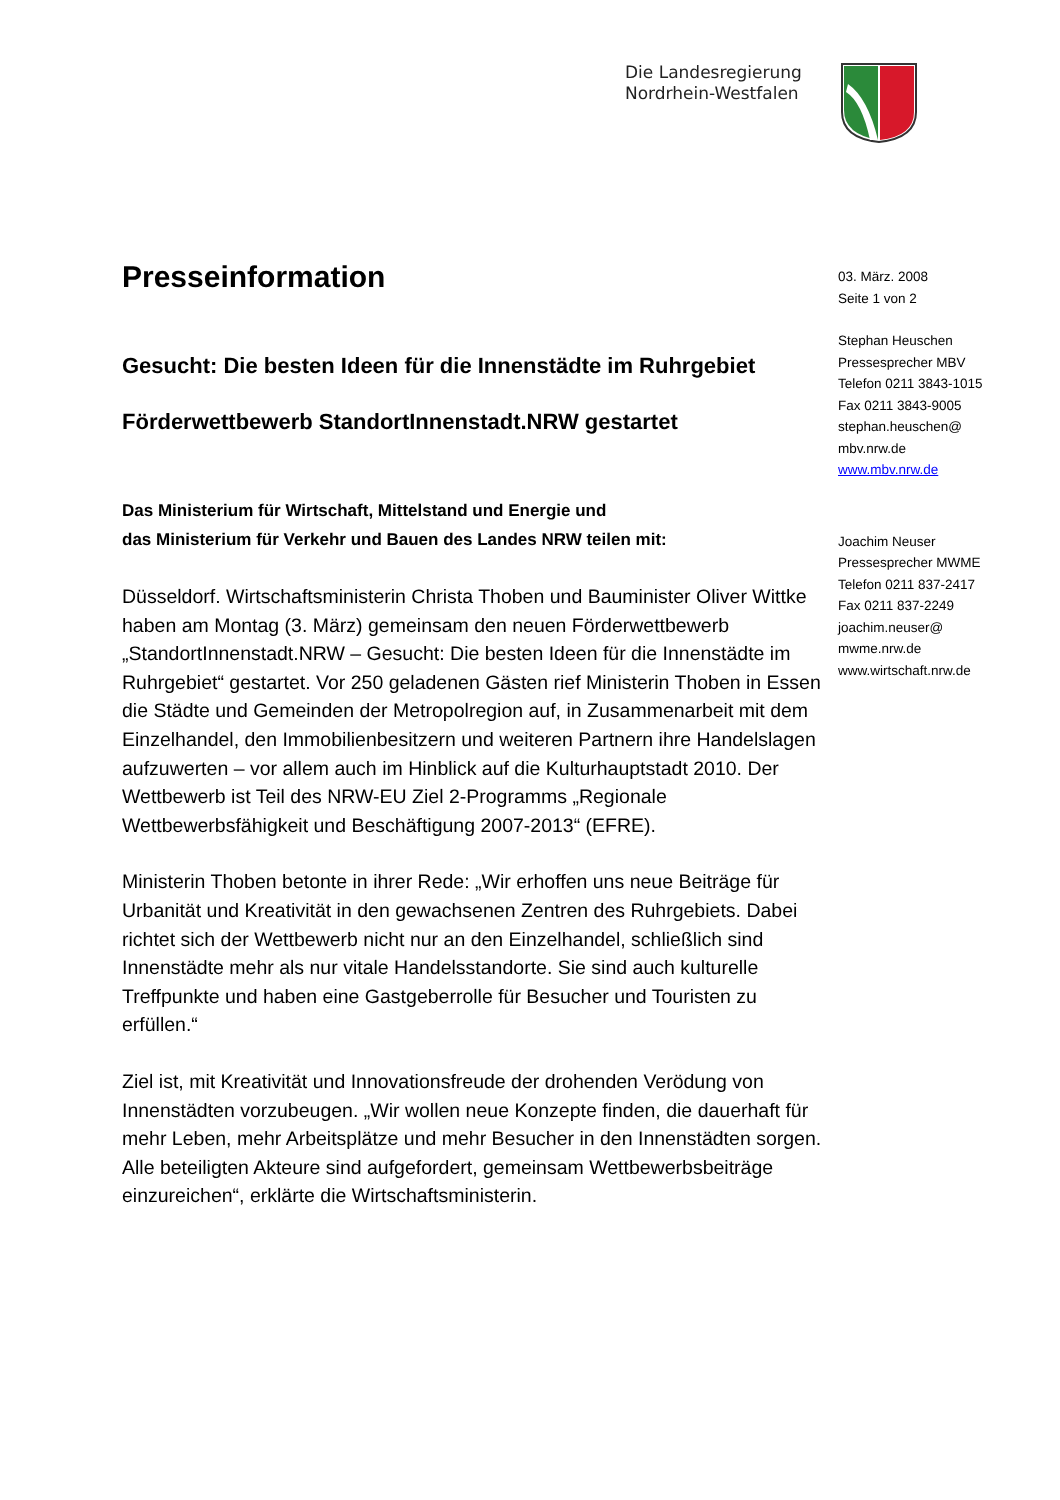Die Landesregierung
Nordrhein-Westfalen
Presseinformation
Gesucht: Die besten Ideen für die Innenstädte im Ruhrgebiet
Förderwettbewerb StandortInnenstadt.NRW gestartet
Das Ministerium für Wirtschaft, Mittelstand und Energie und
das Ministerium für Verkehr und Bauen des Landes NRW teilen mit:
Düsseldorf. Wirtschaftsministerin Christa Thoben und Bauminister Oliver Wittke haben am Montag (3. März) gemeinsam den neuen Förderwettbewerb „StandortInnenstadt.NRW – Gesucht: Die besten Ideen für die Innenstädte im Ruhrgebiet“ gestartet. Vor 250 geladenen Gästen rief Ministerin Thoben in Essen die Städte und Gemeinden der Metropolregion auf, in Zusammenarbeit mit dem Einzelhandel, den Immobilienbesitzern und weiteren Partnern ihre Handelslagen aufzuwerten – vor allem auch im Hinblick auf die Kulturhauptstadt 2010. Der Wettbewerb ist Teil des NRW-EU Ziel 2-Programms „Regionale Wettbewerbsfähigkeit und Beschäftigung 2007-2013“ (EFRE).
Ministerin Thoben betonte in ihrer Rede: „Wir erhoffen uns neue Beiträge für Urbanität und Kreativität in den gewachsenen Zentren des Ruhrgebiets. Dabei richtet sich der Wettbewerb nicht nur an den Einzelhandel, schließlich sind Innenstädte mehr als nur vitale Handelsstandorte. Sie sind auch kulturelle Treffpunkte und haben eine Gastgeberrolle für Besucher und Touristen zu erfüllen.“
Ziel ist, mit Kreativität und Innovationsfreude der drohenden Verödung von Innenstädten vorzubeugen. „Wir wollen neue Konzepte finden, die dauerhaft für mehr Leben, mehr Arbeitsplätze und mehr Besucher in den Innenstädten sorgen. Alle beteiligten Akteure sind aufgefordert, gemeinsam Wettbewerbsbeiträge einzureichen“, erklärte die Wirtschaftsministerin.
03. März. 2008
Seite 1 von 2
Stephan Heuschen
Pressesprecher MBV
Telefon 0211 3843-1015
Fax 0211 3843-9005
stephan.heuschen@
mbv.nrw.de
www.mbv.nrw.de
Joachim Neuser
Pressesprecher MWME
Telefon 0211 837-2417
Fax 0211 837-2249
joachim.neuser@
mwme.nrw.de
www.wirtschaft.nrw.de